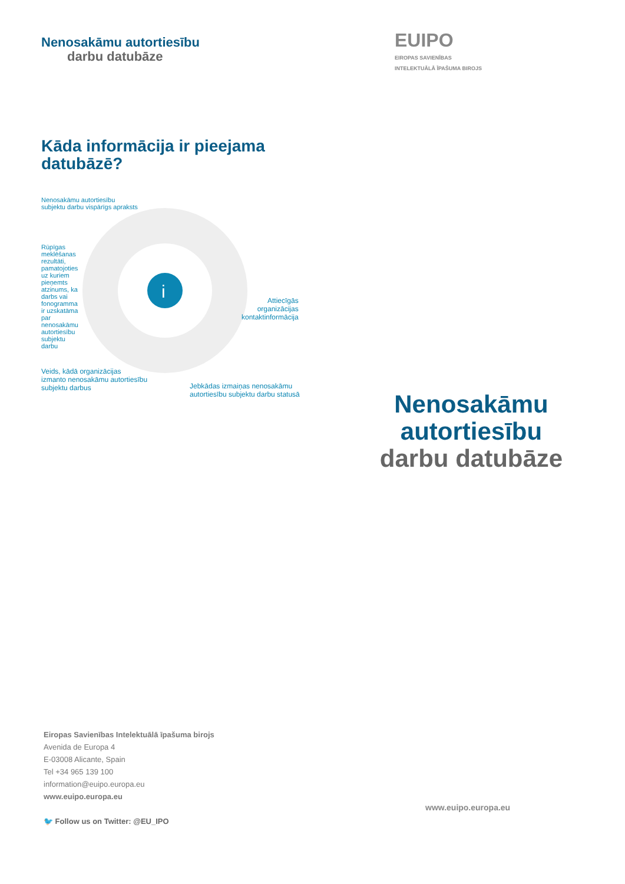Nenosakāmu autortiesību
darbu datubāze
Kāda informācija ir pieejama datubāzē?
i
Nenosakāmu autortiesību
subjektu darbu vispārīgs apraksts
Rūpīgas meklēšanas rezultāti, pamatojoties uz kuriem pieņemts atzinums, ka darbs vai fonogramma ir uzskatāma par nenosakāmu autortiesību subjektu darbu
Attiecīgās
organizācijas
kontaktinformācija
Veids, kādā organizācijas
izmanto nenosakāmu autortiesību
subjektu darbus
Jebkādas izmaiņas nenosakāmu
autortiesību subjektu darbu statusā
EUIPO
EIROPAS SAVIENĪBAS
INTELEKTUĀLĀ ĪPAŠUMA BIROJS
Nenosakāmu autortiesību
darbu datubāze
Eiropas Savienības Intelektuālā īpašuma birojs
Avenida de Europa 4
E-03008 Alicante, Spain
Tel +34 965 139 100
information@euipo.europa.eu
www.euipo.europa.eu
🐦 Follow us on Twitter: @EU_IPO
www.euipo.europa.eu